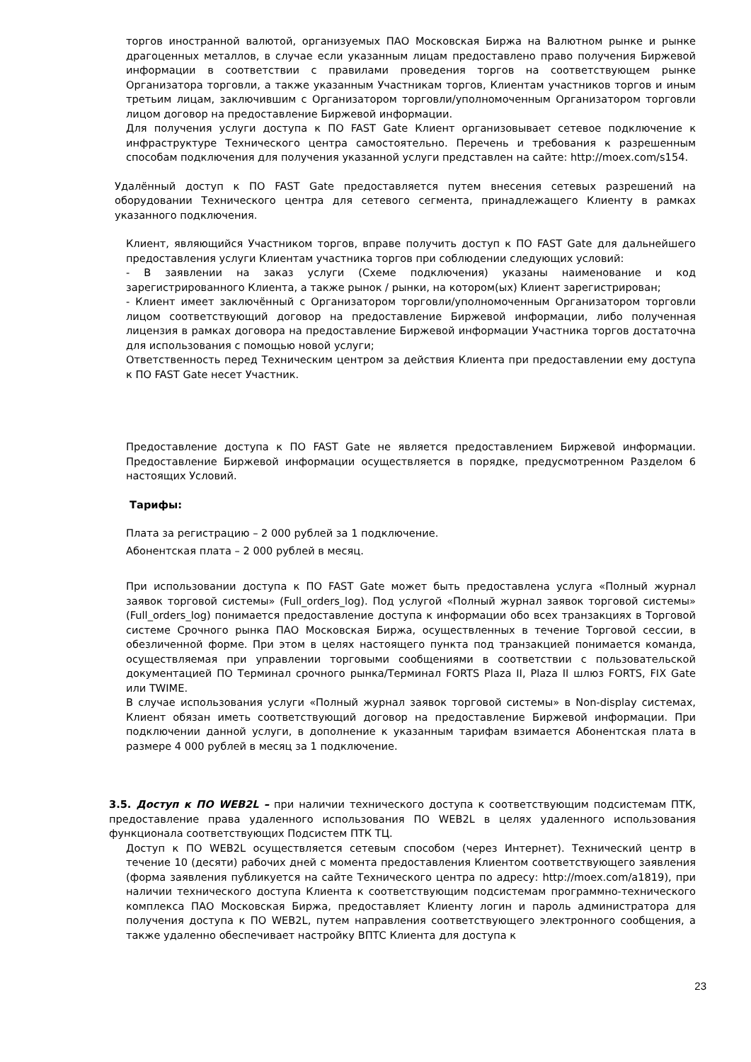торгов иностранной валютой, организуемых ПАО Московская Биржа на Валютном рынке и рынке драгоценных металлов, в случае если указанным лицам предоставлено право получения Биржевой информации в соответствии с правилами проведения торгов на соответствующем рынке Организатора торговли, а также указанным Участникам торгов, Клиентам участников торгов и иным третьим лицам, заключившим с Организатором торговли/уполномоченным Организатором торговли лицом договор на предоставление Биржевой информации.
Для получения услуги доступа к ПО FAST Gate Клиент организовывает сетевое подключение к инфраструктуре Технического центра самостоятельно. Перечень и требования к разрешенным способам подключения для получения указанной услуги представлен на сайте: http://moex.com/s154.
Удалённый доступ к ПО FAST Gate предоставляется путем внесения сетевых разрешений на оборудовании Технического центра для сетевого сегмента, принадлежащего Клиенту в рамках указанного подключения.
Клиент, являющийся Участником торгов, вправе получить доступ к ПО FAST Gate для дальнейшего предоставления услуги Клиентам участника торгов при соблюдении следующих условий:
- В заявлении на заказ услуги (Схеме подключения) указаны наименование и код зарегистрированного Клиента, а также рынок / рынки, на котором(ых) Клиент зарегистрирован;
- Клиент имеет заключённый с Организатором торговли/уполномоченным Организатором торговли лицом соответствующий договор на предоставление Биржевой информации, либо полученная лицензия в рамках договора на предоставление Биржевой информации Участника торгов достаточна для использования с помощью новой услуги;
Ответственность перед Техническим центром за действия Клиента при предоставлении ему доступа к ПО FAST Gate несет Участник.
Предоставление доступа к ПО FAST Gate не является предоставлением Биржевой информации. Предоставление Биржевой информации осуществляется в порядке, предусмотренном Разделом 6 настоящих Условий.
Тарифы:
Плата за регистрацию – 2 000 рублей за 1 подключение.
Абонентская плата – 2 000 рублей в месяц.
При использовании доступа к ПО FAST Gate может быть предоставлена услуга «Полный журнал заявок торговой системы» (Full_orders_log). Под услугой «Полный журнал заявок торговой системы» (Full_orders_log) понимается предоставление доступа к информации обо всех транзакциях в Торговой системе Срочного рынка ПАО Московская Биржа, осуществленных в течение Торговой сессии, в обезличенной форме. При этом в целях настоящего пункта под транзакцией понимается команда, осуществляемая при управлении торговыми сообщениями в соответствии с пользовательской документацией ПО Терминал срочного рынка/Терминал FORTS Plaza II, Plaza II шлюз FORTS, FIX Gate или TWIME.
В случае использования услуги «Полный журнал заявок торговой системы» в Non-display системах, Клиент обязан иметь соответствующий договор на предоставление Биржевой информации. При подключении данной услуги, в дополнение к указанным тарифам взимается Абонентская плата в размере 4 000 рублей в месяц за 1 подключение.
3.5. Доступ к ПО WEB2L – при наличии технического доступа к соответствующим подсистемам ПТК, предоставление права удаленного использования ПО WEB2L в целях удаленного использования функционала соответствующих Подсистем ПТК ТЦ.
Доступ к ПО WEB2L осуществляется сетевым способом (через Интернет). Технический центр в течение 10 (десяти) рабочих дней с момента предоставления Клиентом соответствующего заявления (форма заявления публикуется на сайте Технического центра по адресу: http://moex.com/a1819), при наличии технического доступа Клиента к соответствующим подсистемам программно-технического комплекса ПАО Московская Биржа, предоставляет Клиенту логин и пароль администратора для получения доступа к ПО WEB2L, путем направления соответствующего электронного сообщения, а также удаленно обеспечивает настройку ВПТС Клиента для доступа к
23